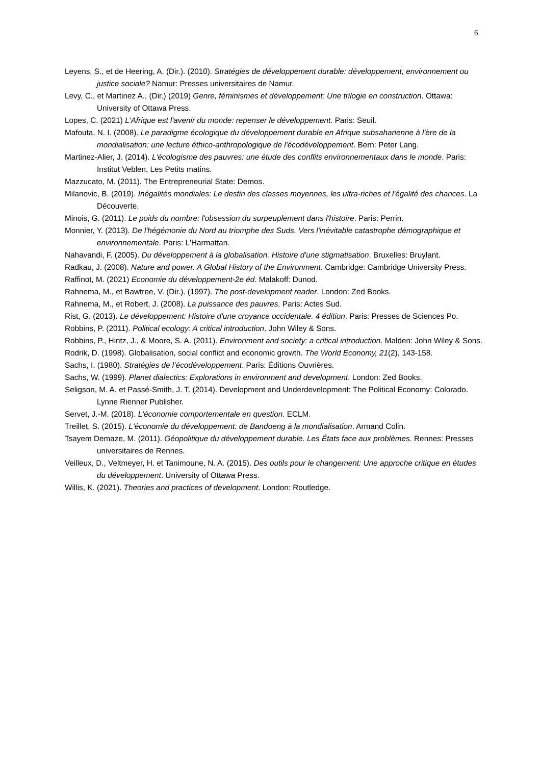6
Leyens, S., et de Heering, A. (Dir.). (2010). Stratégies de développement durable: développement, environnement ou justice sociale? Namur: Presses universitaires de Namur.
Levy, C., et Martinez A., (Dir.) (2019) Genre, féminismes et développement: Une trilogie en construction. Ottawa: University of Ottawa Press.
Lopes, C. (2021) L'Afrique est l'avenir du monde: repenser le développement. Paris: Seuil.
Mafouta, N. I. (2008). Le paradigme écologique du développement durable en Afrique subsaharienne à l'ère de la mondialisation: une lecture éthico-anthropologique de l'écodéveloppement. Bern: Peter Lang.
Martinez-Alier, J. (2014). L'écologisme des pauvres: une étude des conflits environnementaux dans le monde. Paris: Institut Veblen, Les Petits matins.
Mazzucato, M. (2011). The Entrepreneurial State: Demos.
Milanovic, B. (2019). Inégalités mondiales: Le destin des classes moyennes, les ultra-riches et l'égalité des chances. La Découverte.
Minois, G. (2011). Le poids du nombre: l'obsession du surpeuplement dans l'histoire. Paris: Perrin.
Monnier, Y. (2013). De l'hégémonie du Nord au triomphe des Suds. Vers l'inévitable catastrophe démographique et environnementale. Paris: L'Harmattan.
Nahavandi, F. (2005). Du développement à la globalisation. Histoire d'une stigmatisation. Bruxelles: Bruylant.
Radkau, J. (2008). Nature and power. A Global History of the Environment. Cambridge: Cambridge University Press.
Raffinot, M. (2021) Economie du développement-2e éd. Malakoff: Dunod.
Rahnema, M., et Bawtree, V. (Dir.). (1997). The post-development reader. London: Zed Books.
Rahnema, M., et Robert, J. (2008). La puissance des pauvres. Paris: Actes Sud.
Rist, G. (2013). Le développement: Histoire d'une croyance occidentale. 4 édition. Paris: Presses de Sciences Po.
Robbins, P. (2011). Political ecology: A critical introduction. John Wiley & Sons.
Robbins, P., Hintz, J., & Moore, S. A. (2011). Environment and society: a critical introduction. Malden: John Wiley & Sons.
Rodrik, D. (1998). Globalisation, social conflict and economic growth. The World Economy, 21(2), 143-158.
Sachs, I. (1980). Stratégies de l’écodéveloppement. Paris: Éditions Ouvrières.
Sachs, W. (1999). Planet dialectics: Explorations in environment and development. London: Zed Books.
Seligson, M. A. et Passé-Smith, J. T. (2014). Development and Underdevelopment: The Political Economy: Colorado. Lynne Rienner Publisher.
Servet, J.-M. (2018). L'économie comportementale en question. ECLM.
Treillet, S. (2015). L'économie du développement: de Bandoeng à la mondialisation. Armand Colin.
Tsayem Demaze, M. (2011). Géopolitique du développement durable. Les États face aux problèmes. Rennes: Presses universitaires de Rennes.
Veilleux, D., Veltmeyer, H. et Tanimoune, N. A. (2015). Des outils pour le changement: Une approche critique en études du développement. University of Ottawa Press.
Willis, K. (2021). Theories and practices of development. London: Routledge.